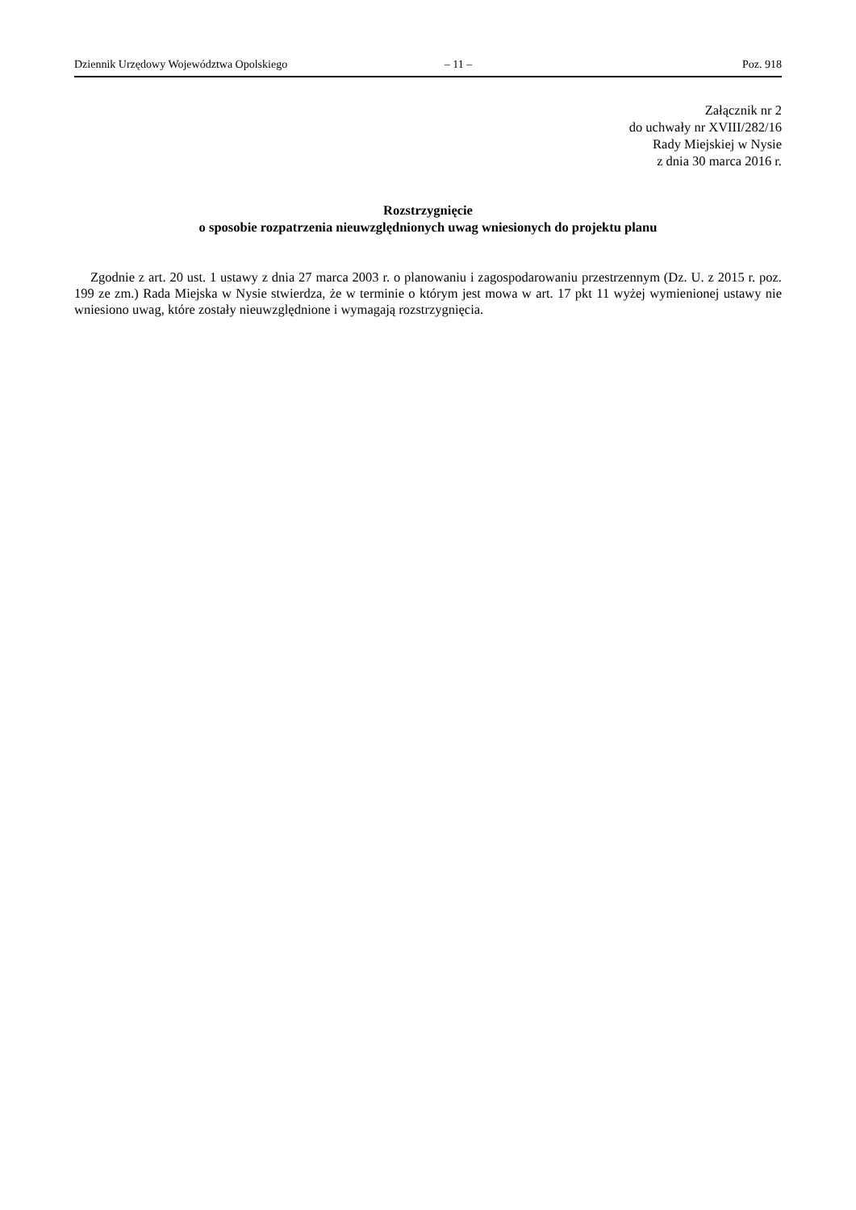Dziennik Urzędowy Województwa Opolskiego – 11 – Poz. 918
Załącznik nr 2
do uchwały nr XVIII/282/16
Rady Miejskiej w Nysie
z dnia 30 marca 2016 r.
Rozstrzygnięcie
o sposobie rozpatrzenia nieuwzględnionych uwag wniesionych do projektu planu
Zgodnie z art. 20 ust. 1 ustawy z dnia 27 marca 2003 r. o planowaniu i zagospodarowaniu przestrzennym (Dz. U. z 2015 r. poz. 199 ze zm.) Rada Miejska w Nysie stwierdza, że w terminie o którym jest mowa w art. 17 pkt 11 wyżej wymienionej ustawy nie wniesiono uwag, które zostały nieuwzględnione i wymagają rozstrzygnięcia.